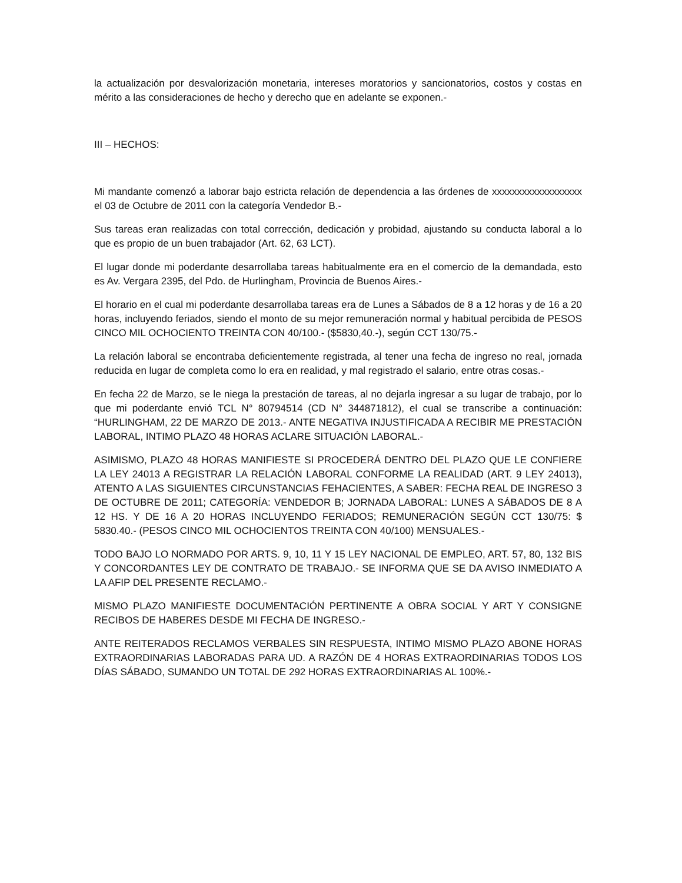la actualización por desvalorización monetaria, intereses moratorios y sancionatorios, costos y costas en mérito a las consideraciones de hecho y derecho que en adelante se exponen.-
III – HECHOS:
Mi mandante comenzó a laborar bajo estricta relación de dependencia a las órdenes de xxxxxxxxxxxxxxxxxx el 03 de Octubre de 2011 con la categoría Vendedor B.-
Sus tareas eran realizadas con total corrección, dedicación y probidad, ajustando su conducta laboral a lo que es propio de un buen trabajador (Art. 62, 63 LCT).
El lugar donde mi poderdante desarrollaba tareas habitualmente era en el comercio de la demandada, esto es Av. Vergara 2395, del Pdo. de Hurlingham, Provincia de Buenos Aires.-
El horario en el cual mi poderdante desarrollaba tareas era de Lunes a Sábados de 8 a 12 horas y de 16 a 20 horas, incluyendo feriados, siendo el monto de su mejor remuneración normal y habitual percibida de PESOS CINCO MIL OCHOCIENTO TREINTA CON 40/100.- ($5830,40.-), según CCT 130/75.-
La relación laboral se encontraba deficientemente registrada, al tener una fecha de ingreso no real, jornada reducida en lugar de completa como lo era en realidad, y mal registrado el salario, entre otras cosas.-
En fecha 22 de Marzo, se le niega la prestación de tareas, al no dejarla ingresar a su lugar de trabajo, por lo que mi poderdante envió TCL N° 80794514 (CD N° 344871812), el cual se transcribe a continuación: “HURLINGHAM, 22 DE MARZO DE 2013.- ANTE NEGATIVA INJUSTIFICADA A RECIBIR ME PRESTACIÓN LABORAL, INTIMO PLAZO 48 HORAS ACLARE SITUACIÓN LABORAL.-
ASIMISMO, PLAZO 48 HORAS MANIFIESTE SI PROCEDERÁ DENTRO DEL PLAZO QUE LE CONFIERE LA LEY 24013 A REGISTRAR LA RELACIÓN LABORAL CONFORME LA REALIDAD (ART. 9 LEY 24013), ATENTO A LAS SIGUIENTES CIRCUNSTANCIAS FEHACIENTES, A SABER: FECHA REAL DE INGRESO 3 DE OCTUBRE DE 2011; CATEGORÍA: VENDEDOR B; JORNADA LABORAL: LUNES A SÁBADOS DE 8 A 12 HS. Y DE 16 A 20 HORAS INCLUYENDO FERIADOS; REMUNERACIÓN SEGÚN CCT 130/75: $ 5830.40.- (PESOS CINCO MIL OCHOCIENTOS TREINTA CON 40/100) MENSUALES.-
TODO BAJO LO NORMADO POR ARTS. 9, 10, 11 Y 15 LEY NACIONAL DE EMPLEO, ART. 57, 80, 132 BIS Y CONCORDANTES LEY DE CONTRATO DE TRABAJO.- SE INFORMA QUE SE DA AVISO INMEDIATO A LA AFIP DEL PRESENTE RECLAMO.-
MISMO PLAZO MANIFIESTE DOCUMENTACIÓN PERTINENTE A OBRA SOCIAL Y ART Y CONSIGNE RECIBOS DE HABERES DESDE MI FECHA DE INGRESO.-
ANTE REITERADOS RECLAMOS VERBALES SIN RESPUESTA, INTIMO MISMO PLAZO ABONE HORAS EXTRAORDINARIAS LABORADAS PARA UD. A RAZÓN DE 4 HORAS EXTRAORDINARIAS TODOS LOS DÍAS SÁBADO, SUMANDO UN TOTAL DE 292 HORAS EXTRAORDINARIAS AL 100%.-